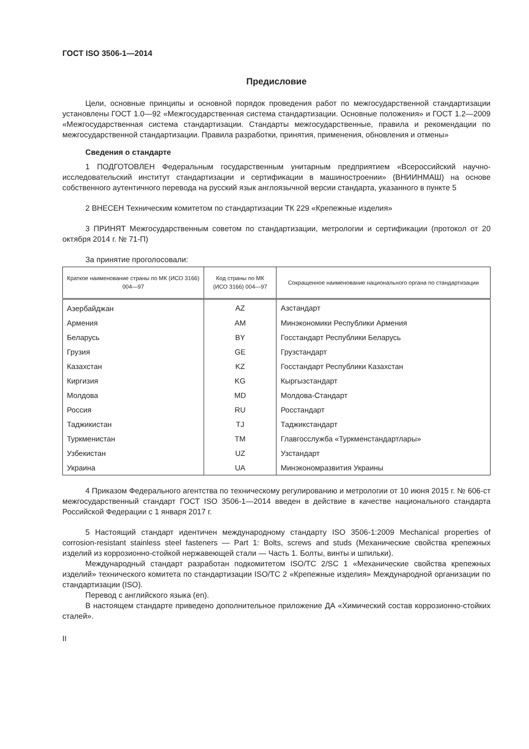ГОСТ ISO 3506-1—2014
Предисловие
Цели, основные принципы и основной порядок проведения работ по межгосударственной стандартизации установлены ГОСТ 1.0—92 «Межгосударственная система стандартизации. Основные положения» и ГОСТ 1.2—2009 «Межгосударственная система стандартизации. Стандарты межгосударственные, правила и рекомендации по межгосударственной стандартизации. Правила разработки, принятия, применения, обновления и отмены»
Сведения о стандарте
1 ПОДГОТОВЛЕН Федеральным государственным унитарным предприятием «Всероссийский научно-исследовательский институт стандартизации и сертификации в машиностроении» (ВНИИНМАШ) на основе собственного аутентичного перевода на русский язык англоязычной версии стандарта, указанного в пункте 5
2 ВНЕСЕН Техническим комитетом по стандартизации ТК 229 «Крепежные изделия»
3 ПРИНЯТ Межгосударственным советом по стандартизации, метрологии и сертификации (протокол от 20 октября 2014 г. № 71-П)
За принятие проголосовали:
| Краткое наименование страны по МК (ИСО 3166) 004—97 | Код страны по МК (ИСО 3166) 004—97 | Сокращенное наименование национального органа по стандартизации |
| --- | --- | --- |
| Азербайджан | AZ | Азстандарт |
| Армения | AM | Минэкономики Республики Армения |
| Беларусь | BY | Госстандарт Республики Беларусь |
| Грузия | GE | Грузстандарт |
| Казахстан | KZ | Госстандарт Республики Казахстан |
| Киргизия | KG | Кыргызстандарт |
| Молдова | MD | Молдова-Стандарт |
| Россия | RU | Росстандарт |
| Таджикистан | TJ | Таджикстандарт |
| Туркменистан | TM | Главгосслужба «Туркменстандартлары» |
| Узбекистан | UZ | Узстандарт |
| Украина | UA | Минэкономразвития Украины |
4 Приказом Федерального агентства по техническому регулированию и метрологии от 10 июня 2015 г. № 606-ст межгосударственный стандарт ГОСТ ISO 3506-1—2014 введен в действие в качестве национального стандарта Российской Федерации с 1 января 2017 г.
5 Настоящий стандарт идентичен международному стандарту ISO 3506-1:2009 Mechanical properties of corrosion-resistant stainless steel fasteners — Part 1: Bolts, screws and studs (Механические свойства крепежных изделий из коррозионно-стойкой нержавеющей стали — Часть 1. Болты, винты и шпильки).
Международный стандарт разработан подкомитетом ISO/TC 2/SC 1 «Механические свойства крепежных изделий» технического комитета по стандартизации ISO/TC 2 «Крепежные изделия» Международной организации по стандартизации (ISO).
Перевод с английского языка (en).
В настоящем стандарте приведено дополнительное приложение ДА «Химический состав коррозионно-стойких сталей».
II